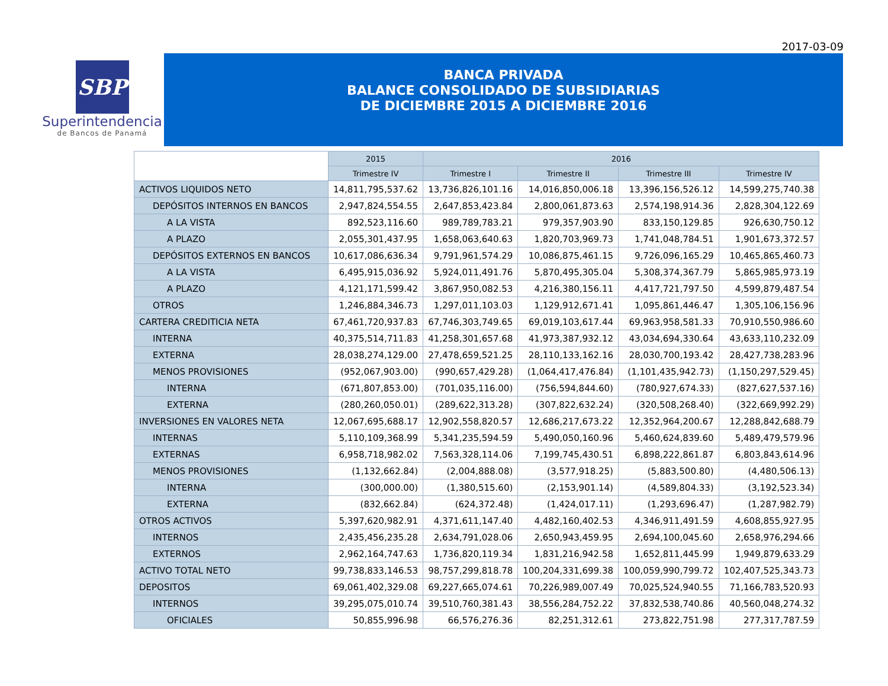2017-03-09
SBP
Superintendencia
de Bancos de Panamá
BANCA PRIVADA
BALANCE CONSOLIDADO DE SUBSIDIARIAS
DE DICIEMBRE 2015 A DICIEMBRE 2016
| | 2015 | 2016 | | | |
| --- | --- | --- | --- | --- | --- |
| | Trimestre IV | Trimestre I | Trimestre II | Trimestre III | Trimestre IV |
| ACTIVOS LIQUIDOS NETO | 14,811,795,537.62 | 13,736,826,101.16 | 14,016,850,006.18 | 13,396,156,526.12 | 14,599,275,740.38 |
| DEPÓSITOS INTERNOS EN BANCOS | 2,947,824,554.55 | 2,647,853,423.84 | 2,800,061,873.63 | 2,574,198,914.36 | 2,828,304,122.69 |
| A LA VISTA | 892,523,116.60 | 989,789,783.21 | 979,357,903.90 | 833,150,129.85 | 926,630,750.12 |
| A PLAZO | 2,055,301,437.95 | 1,658,063,640.63 | 1,820,703,969.73 | 1,741,048,784.51 | 1,901,673,372.57 |
| DEPÓSITOS EXTERNOS EN BANCOS | 10,617,086,636.34 | 9,791,961,574.29 | 10,086,875,461.15 | 9,726,096,165.29 | 10,465,865,460.73 |
| A LA VISTA | 6,495,915,036.92 | 5,924,011,491.76 | 5,870,495,305.04 | 5,308,374,367.79 | 5,865,985,973.19 |
| A PLAZO | 4,121,171,599.42 | 3,867,950,082.53 | 4,216,380,156.11 | 4,417,721,797.50 | 4,599,879,487.54 |
| OTROS | 1,246,884,346.73 | 1,297,011,103.03 | 1,129,912,671.41 | 1,095,861,446.47 | 1,305,106,156.96 |
| CARTERA CREDITICIA NETA | 67,461,720,937.83 | 67,746,303,749.65 | 69,019,103,617.44 | 69,963,958,581.33 | 70,910,550,986.60 |
| INTERNA | 40,375,514,711.83 | 41,258,301,657.68 | 41,973,387,932.12 | 43,034,694,330.64 | 43,633,110,232.09 |
| EXTERNA | 28,038,274,129.00 | 27,478,659,521.25 | 28,110,133,162.16 | 28,030,700,193.42 | 28,427,738,283.96 |
| MENOS PROVISIONES | (952,067,903.00) | (990,657,429.28) | (1,064,417,476.84) | (1,101,435,942.73) | (1,150,297,529.45) |
| INTERNA | (671,807,853.00) | (701,035,116.00) | (756,594,844.60) | (780,927,674.33) | (827,627,537.16) |
| EXTERNA | (280,260,050.01) | (289,622,313.28) | (307,822,632.24) | (320,508,268.40) | (322,669,992.29) |
| INVERSIONES EN VALORES NETA | 12,067,695,688.17 | 12,902,558,820.57 | 12,686,217,673.22 | 12,352,964,200.67 | 12,288,842,688.79 |
| INTERNAS | 5,110,109,368.99 | 5,341,235,594.59 | 5,490,050,160.96 | 5,460,624,839.60 | 5,489,479,579.96 |
| EXTERNAS | 6,958,718,982.02 | 7,563,328,114.06 | 7,199,745,430.51 | 6,898,222,861.87 | 6,803,843,614.96 |
| MENOS PROVISIONES | (1,132,662.84) | (2,004,888.08) | (3,577,918.25) | (5,883,500.80) | (4,480,506.13) |
| INTERNA | (300,000.00) | (1,380,515.60) | (2,153,901.14) | (4,589,804.33) | (3,192,523.34) |
| EXTERNA | (832,662.84) | (624,372.48) | (1,424,017.11) | (1,293,696.47) | (1,287,982.79) |
| OTROS ACTIVOS | 5,397,620,982.91 | 4,371,611,147.40 | 4,482,160,402.53 | 4,346,911,491.59 | 4,608,855,927.95 |
| INTERNOS | 2,435,456,235.28 | 2,634,791,028.06 | 2,650,943,459.95 | 2,694,100,045.60 | 2,658,976,294.66 |
| EXTERNOS | 2,962,164,747.63 | 1,736,820,119.34 | 1,831,216,942.58 | 1,652,811,445.99 | 1,949,879,633.29 |
| ACTIVO TOTAL NETO | 99,738,833,146.53 | 98,757,299,818.78 | 100,204,331,699.38 | 100,059,990,799.72 | 102,407,525,343.73 |
| DEPOSITOS | 69,061,402,329.08 | 69,227,665,074.61 | 70,226,989,007.49 | 70,025,524,940.55 | 71,166,783,520.93 |
| INTERNOS | 39,295,075,010.74 | 39,510,760,381.43 | 38,556,284,752.22 | 37,832,538,740.86 | 40,560,048,274.32 |
| OFICIALES | 50,855,996.98 | 66,576,276.36 | 82,251,312.61 | 273,822,751.98 | 277,317,787.59 |